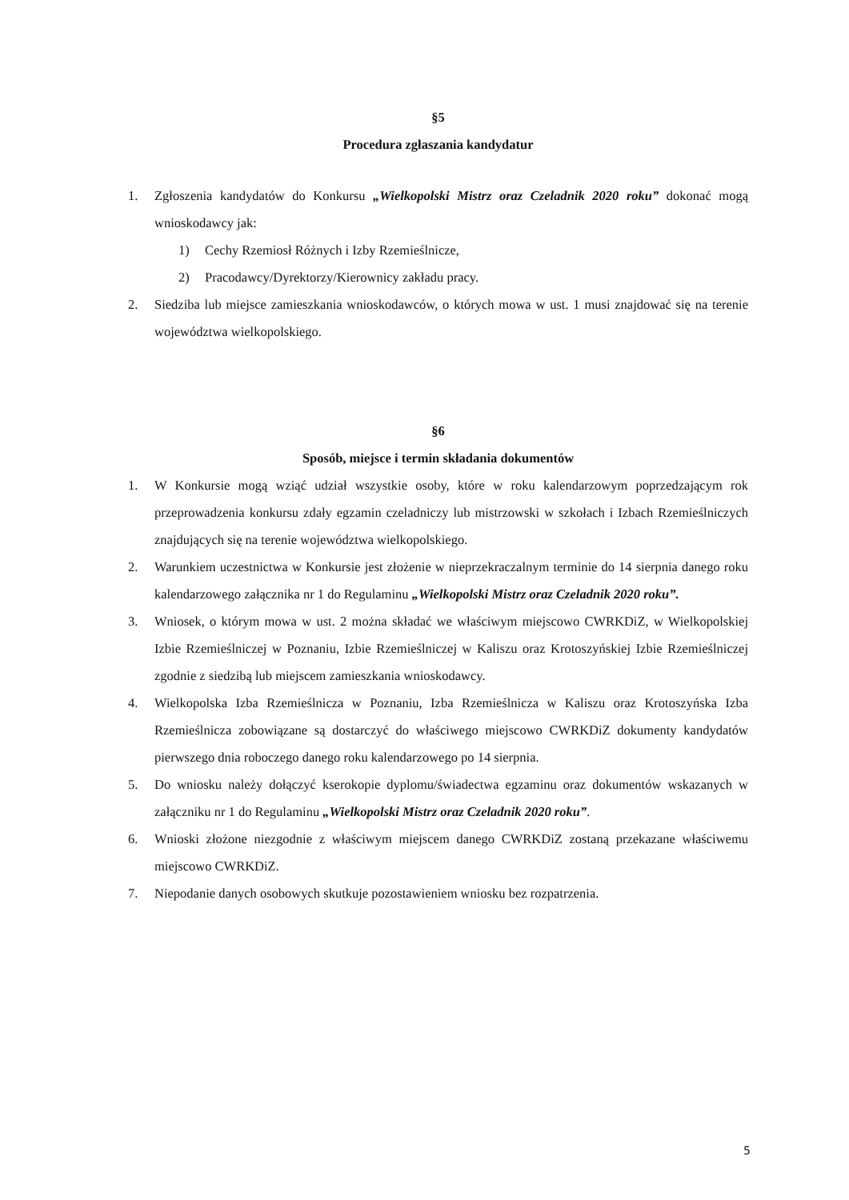§5
Procedura zgłaszania kandydatur
1. Zgłoszenia kandydatów do Konkursu „Wielkopolski Mistrz oraz Czeladnik 2020 roku” dokonać mogą wnioskodawcy jak:
1) Cechy Rzemiosł Różnych i Izby Rzemieślnicze,
2) Pracodawcy/Dyrektorzy/Kierownicy zakładu pracy.
2. Siedziba lub miejsce zamieszkania wnioskodawców, o których mowa w ust. 1 musi znajdować się na terenie województwa wielkopolskiego.
§6
Sposób, miejsce i termin składania dokumentów
1. W Konkursie mogą wziąć udział wszystkie osoby, które w roku kalendarzowym poprzedzającym rok przeprowadzenia konkursu zdały egzamin czeladniczy lub mistrzowski w szkołach i Izbach Rzemieślniczych znajdujących się na terenie województwa wielkopolskiego.
2. Warunkiem uczestnictwa w Konkursie jest złożenie w nieprzekraczalnym terminie do 14 sierpnia danego roku kalendarzowego załącznika nr 1 do Regulaminu „Wielkopolski Mistrz oraz Czeladnik 2020 roku”.
3. Wniosek, o którym mowa w ust. 2 można składać we właściwym miejscowo CWRKDiZ, w Wielkopolskiej Izbie Rzemieślniczej w Poznaniu, Izbie Rzemieślniczej w Kaliszu oraz Krotoszyńskiej Izbie Rzemieślniczej zgodnie z siedzibą lub miejscem zamieszkania wnioskodawcy.
4. Wielkopolska Izba Rzemieślnicza w Poznaniu, Izba Rzemieślnicza w Kaliszu oraz Krotoszyńska Izba Rzemieślnicza zobowiązane są dostarczyć do właściwego miejscowo CWRKDiZ dokumenty kandydatów pierwszego dnia roboczego danego roku kalendarzowego po 14 sierpnia.
5. Do wniosku należy dołączyć kserokopie dyplomu/świadectwa egzaminu oraz dokumentów wskazanych w załączniku nr 1 do Regulaminu „Wielkopolski Mistrz oraz Czeladnik 2020 roku”.
6. Wnioski złożone niezgodnie z właściwym miejscem danego CWRKDiZ zostaną przekazane właściwemu miejscowo CWRKDiZ.
7. Niepodanie danych osobowych skutkuje pozostawieniem wniosku bez rozpatrzenia.
5